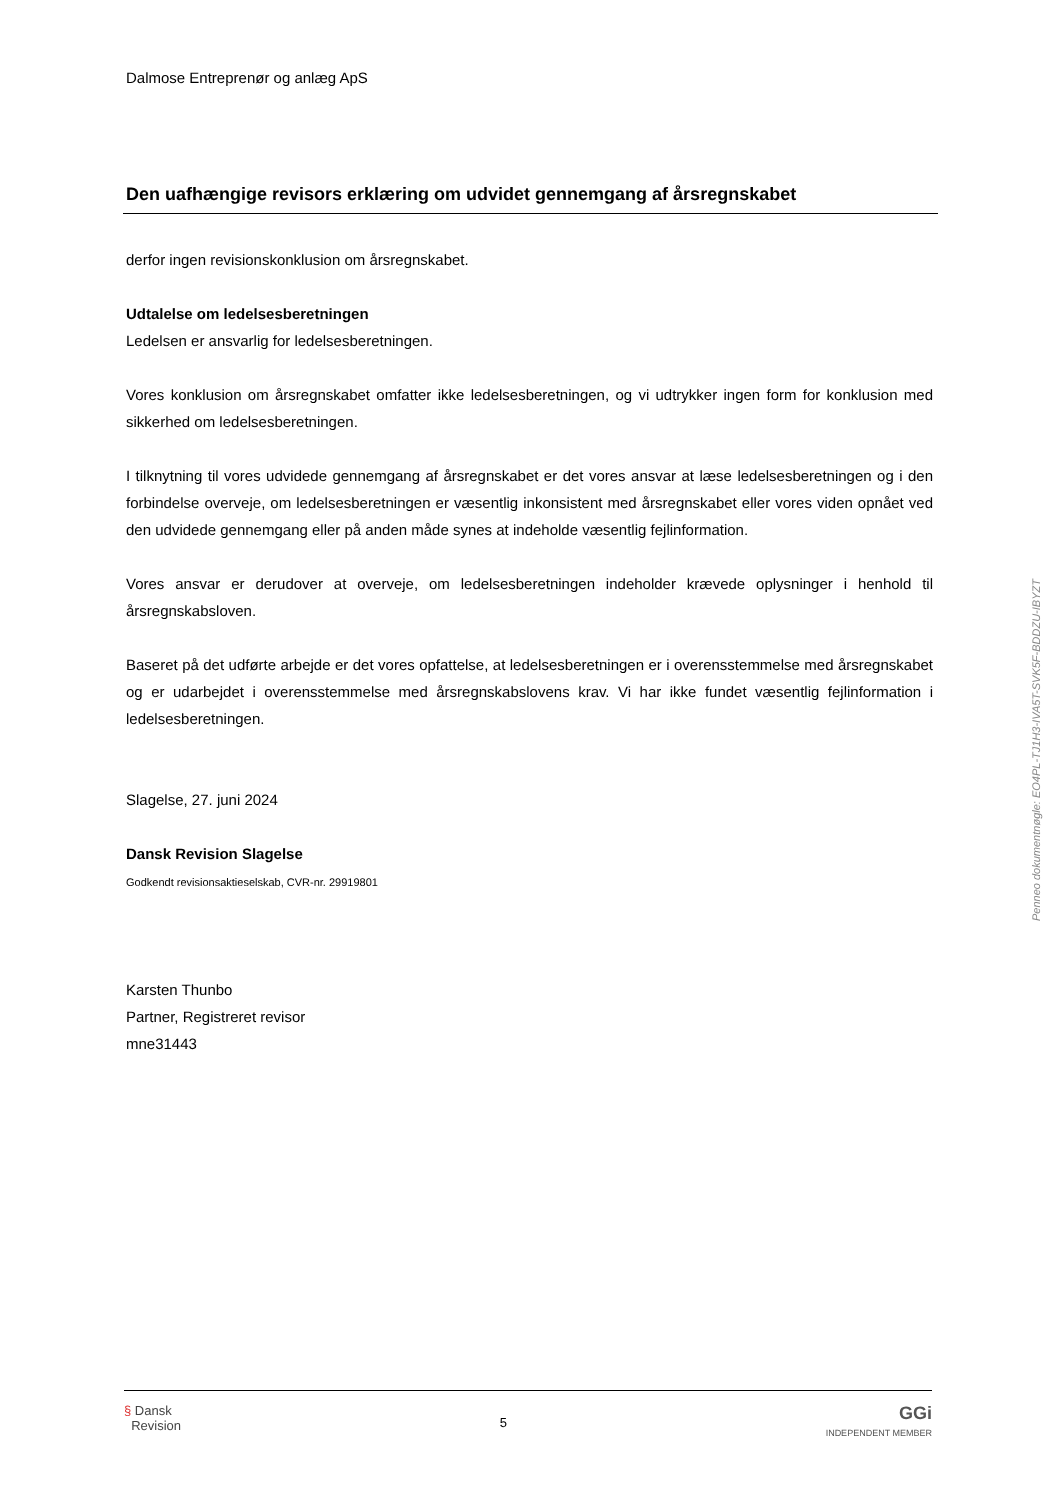Dalmose Entreprenør og anlæg ApS
Den uafhængige revisors erklæring om udvidet gennemgang af årsregnskabet
derfor ingen revisionskonklusion om årsregnskabet.
Udtalelse om ledelsesberetningen
Ledelsen er ansvarlig for ledelsesberetningen.
Vores konklusion om årsregnskabet omfatter ikke ledelsesberetningen, og vi udtrykker ingen form for konklusion med sikkerhed om ledelsesberetningen.
I tilknytning til vores udvidede gennemgang af årsregnskabet er det vores ansvar at læse ledelsesberetningen og i den forbindelse overveje, om ledelsesberetningen er væsentlig inkonsistent med årsregnskabet eller vores viden opnået ved den udvidede gennemgang eller på anden måde synes at indeholde væsentlig fejlinformation.
Vores ansvar er derudover at overveje, om ledelsesberetningen indeholder krævede oplysninger i henhold til årsregnskabsloven.
Baseret på det udførte arbejde er det vores opfattelse, at ledelsesberetningen er i overensstemmelse med årsregnskabet og er udarbejdet i overensstemmelse med årsregnskabslovens krav. Vi har ikke fundet væsentlig fejlinformation i ledelsesberetningen.
Slagelse, 27. juni 2024
Dansk Revision Slagelse
Godkendt revisionsaktieselskab, CVR-nr. 29919801
Karsten Thunbo
Partner, Registreret revisor
mne31443
Penneo dokumentnøgle: EO4PL-TJ1H3-IVA5T-SVK5F-BDDZU-IBYZT
§ Dansk
Revision
5
GGi
INDEPENDENT MEMBER